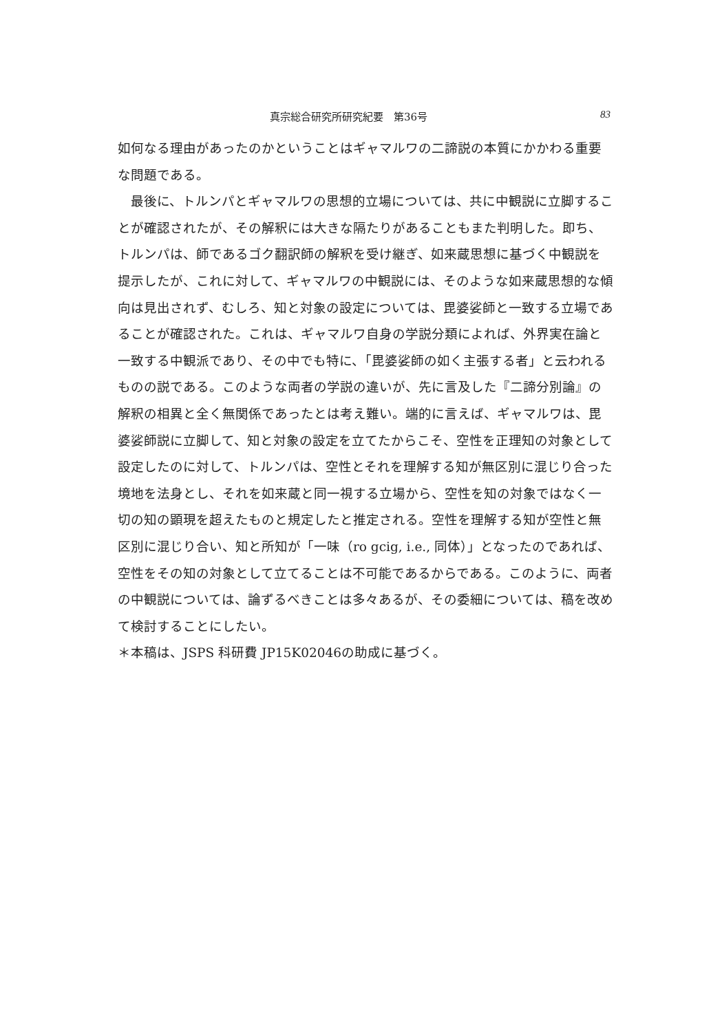真宗総合研究所研究紀要　第36号 83
如何なる理由があったのかということはギャマルワの二諦説の本質にかかわる重要な問題である。
　最後に、トルンパとギャマルワの思想的立場については、共に中観説に立脚することが確認されたが、その解釈には大きな隔たりがあることもまた判明した。即ち、トルンパは、師であるゴク翻訳師の解釈を受け継ぎ、如来蔵思想に基づく中観説を提示したが、これに対して、ギャマルワの中観説には、そのような如来蔵思想的な傾向は見出されず、むしろ、知と対象の設定については、毘婆娑師と一致する立場であることが確認された。これは、ギャマルワ自身の学説分類によれば、外界実在論と一致する中観派であり、その中でも特に、「毘婆娑師の如く主張する者」と云われるものの説である。このような両者の学説の違いが、先に言及した『二諦分別論』の解釈の相異と全く無関係であったとは考え難い。端的に言えば、ギャマルワは、毘婆娑師説に立脚して、知と対象の設定を立てたからこそ、空性を正理知の対象として設定したのに対して、トルンパは、空性とそれを理解する知が無区別に混じり合った境地を法身とし、それを如来蔵と同一視する立場から、空性を知の対象ではなく一切の知の顕現を超えたものと規定したと推定される。空性を理解する知が空性と無区別に混じり合い、知と所知が「一味（ro gcig, i.e., 同体）」となったのであれば、空性をその知の対象として立てることは不可能であるからである。このように、両者の中観説については、論ずるべきことは多々あるが、その委細については、稿を改めて検討することにしたい。
＊本稿は、JSPS 科研費 JP15K02046の助成に基づく。